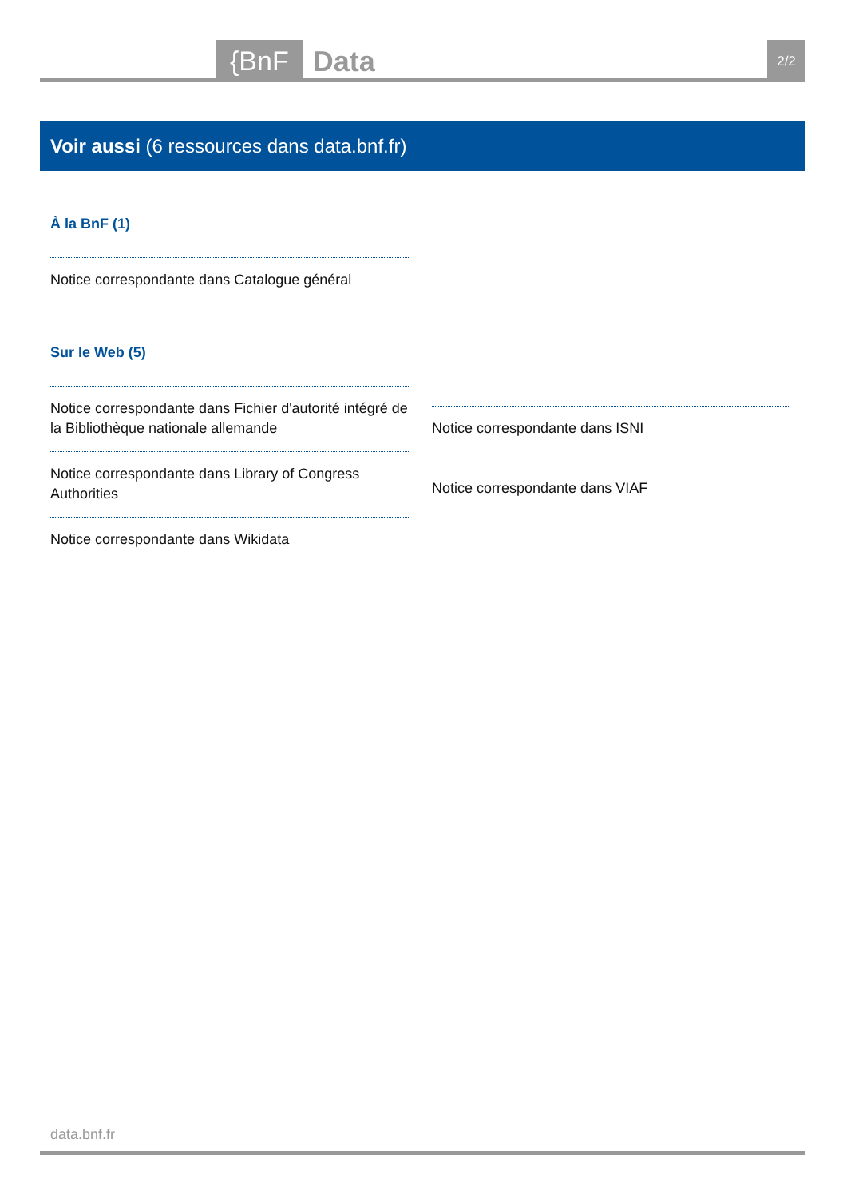{BnF Data 2/2
Voir aussi (6 ressources dans data.bnf.fr)
À la BnF (1)
Notice correspondante dans Catalogue général
Sur le Web (5)
Notice correspondante dans Fichier d'autorité intégré de la Bibliothèque nationale allemande
Notice correspondante dans Library of Congress Authorities
Notice correspondante dans Wikidata
Notice correspondante dans ISNI
Notice correspondante dans VIAF
data.bnf.fr